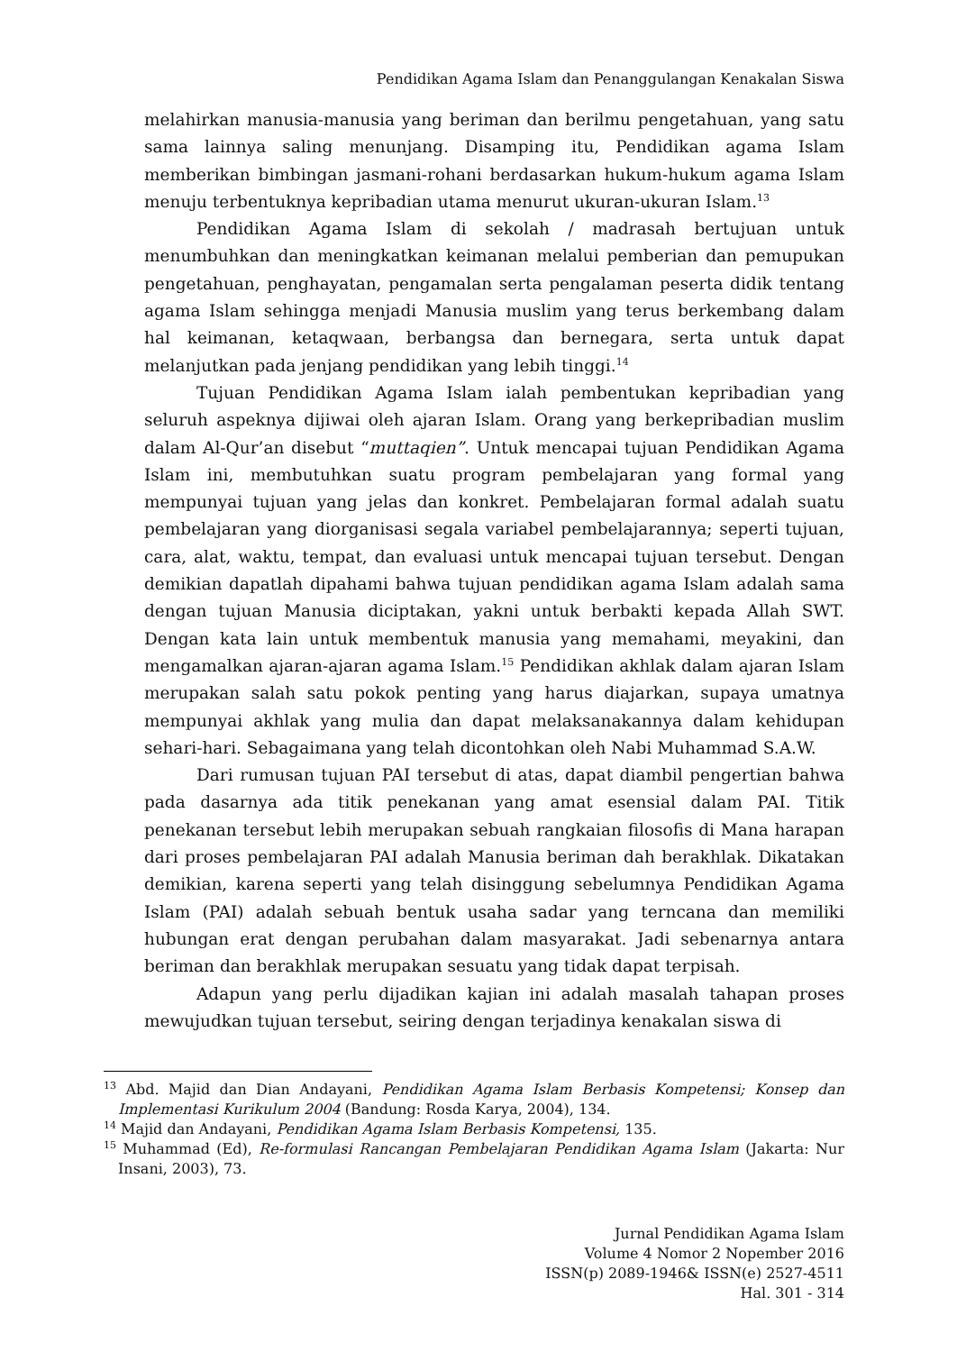Pendidikan Agama Islam dan Penanggulangan Kenakalan Siswa
melahirkan manusia-manusia yang beriman dan berilmu pengetahuan, yang satu sama lainnya saling menunjang. Disamping itu, Pendidikan agama Islam memberikan bimbingan jasmani-rohani berdasarkan hukum-hukum agama Islam menuju terbentuknya kepribadian utama menurut ukuran-ukuran Islam.<sup>13</sup>
Pendidikan Agama Islam di sekolah / madrasah bertujuan untuk menumbuhkan dan meningkatkan keimanan melalui pemberian dan pemupukan pengetahuan, penghayatan, pengamalan serta pengalaman peserta didik tentang agama Islam sehingga menjadi Manusia muslim yang terus berkembang dalam hal keimanan, ketaqwaan, berbangsa dan bernegara, serta untuk dapat melanjutkan pada jenjang pendidikan yang lebih tinggi.<sup>14</sup>
Tujuan Pendidikan Agama Islam ialah pembentukan kepribadian yang seluruh aspeknya dijiwai oleh ajaran Islam. Orang yang berkepribadian muslim dalam Al-Qur’an disebut “muttaqien”. Untuk mencapai tujuan Pendidikan Agama Islam ini, membutuhkan suatu program pembelajaran yang formal yang mempunyai tujuan yang jelas dan konkret. Pembelajaran formal adalah suatu pembelajaran yang diorganisasi segala variabel pembelajarannya; seperti tujuan, cara, alat, waktu, tempat, dan evaluasi untuk mencapai tujuan tersebut. Dengan demikian dapatlah dipahami bahwa tujuan pendidikan agama Islam adalah sama dengan tujuan Manusia diciptakan, yakni untuk berbakti kepada Allah SWT. Dengan kata lain untuk membentuk manusia yang memahami, meyakini, dan mengamalkan ajaran-ajaran agama Islam.<sup>15</sup> Pendidikan akhlak dalam ajaran Islam merupakan salah satu pokok penting yang harus diajarkan, supaya umatnya mempunyai akhlak yang mulia dan dapat melaksanakannya dalam kehidupan sehari-hari. Sebagaimana yang telah dicontohkan oleh Nabi Muhammad S.A.W.
Dari rumusan tujuan PAI tersebut di atas, dapat diambil pengertian bahwa pada dasarnya ada titik penekanan yang amat esensial dalam PAI. Titik penekanan tersebut lebih merupakan sebuah rangkaian filosofis di Mana harapan dari proses pembelajaran PAI adalah Manusia beriman dah berakhlak. Dikatakan demikian, karena seperti yang telah disinggung sebelumnya Pendidikan Agama Islam (PAI) adalah sebuah bentuk usaha sadar yang terncana dan memiliki hubungan erat dengan perubahan dalam masyarakat. Jadi sebenarnya antara beriman dan berakhlak merupakan sesuatu yang tidak dapat terpisah.
Adapun yang perlu dijadikan kajian ini adalah masalah tahapan proses mewujudkan tujuan tersebut, seiring dengan terjadinya kenakalan siswa di
<sup>13</sup> Abd. Majid dan Dian Andayani, Pendidikan Agama Islam Berbasis Kompetensi; Konsep dan Implementasi Kurikulum 2004 (Bandung: Rosda Karya, 2004), 134.
<sup>14</sup> Majid dan Andayani, Pendidikan Agama Islam Berbasis Kompetensi, 135.
<sup>15</sup> Muhammad (Ed), Re-formulasi Rancangan Pembelajaran Pendidikan Agama Islam (Jakarta: Nur Insani, 2003), 73.
Jurnal Pendidikan Agama Islam
Volume 4 Nomor 2 Nopember 2016
ISSN(p) 2089-1946& ISSN(e) 2527-4511
Hal. 301 - 314